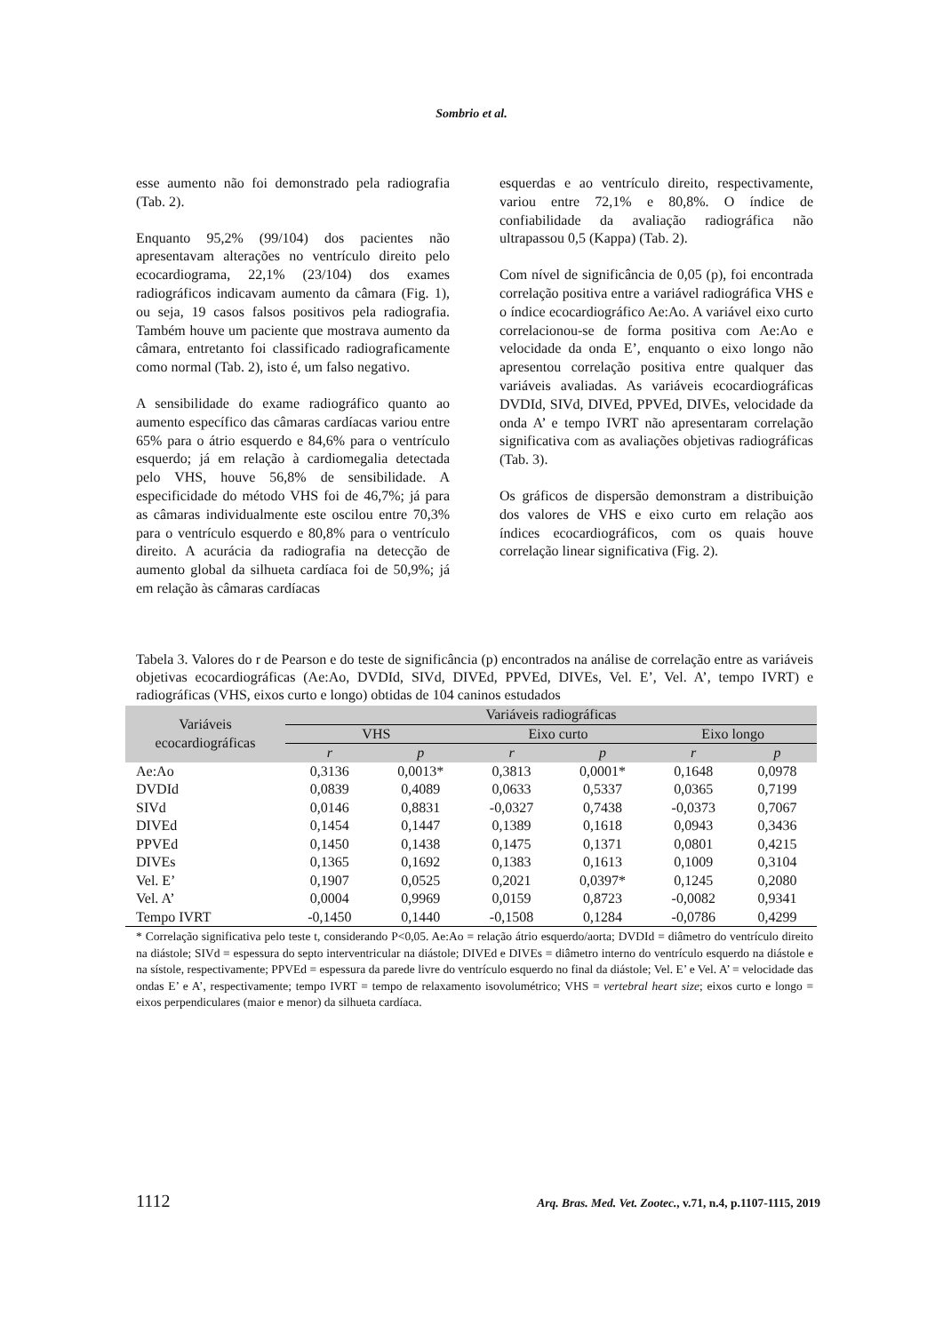Sombrio et al.
esse aumento não foi demonstrado pela radiografia (Tab. 2).
Enquanto 95,2% (99/104) dos pacientes não apresentavam alterações no ventrículo direito pelo ecocardiograma, 22,1% (23/104) dos exames radiográficos indicavam aumento da câmara (Fig. 1), ou seja, 19 casos falsos positivos pela radiografia. Também houve um paciente que mostrava aumento da câmara, entretanto foi classificado radiograficamente como normal (Tab. 2), isto é, um falso negativo.
A sensibilidade do exame radiográfico quanto ao aumento específico das câmaras cardíacas variou entre 65% para o átrio esquerdo e 84,6% para o ventrículo esquerdo; já em relação à cardiomegalia detectada pelo VHS, houve 56,8% de sensibilidade. A especificidade do método VHS foi de 46,7%; já para as câmaras individualmente este oscilou entre 70,3% para o ventrículo esquerdo e 80,8% para o ventrículo direito. A acurácia da radiografia na detecção de aumento global da silhueta cardíaca foi de 50,9%; já em relação às câmaras cardíacas
esquerdas e ao ventrículo direito, respectivamente, variou entre 72,1% e 80,8%. O índice de confiabilidade da avaliação radiográfica não ultrapassou 0,5 (Kappa) (Tab. 2).
Com nível de significância de 0,05 (p), foi encontrada correlação positiva entre a variável radiográfica VHS e o índice ecocardiográfico Ae:Ao. A variável eixo curto correlacionou-se de forma positiva com Ae:Ao e velocidade da onda E’, enquanto o eixo longo não apresentou correlação positiva entre qualquer das variáveis avaliadas. As variáveis ecocardiográficas DVDId, SIVd, DIVEd, PPVEd, DIVEs, velocidade da onda A’ e tempo IVRT não apresentaram correlação significativa com as avaliações objetivas radiográficas (Tab. 3).
Os gráficos de dispersão demonstram a distribuição dos valores de VHS e eixo curto em relação aos índices ecocardiográficos, com os quais houve correlação linear significativa (Fig. 2).
Tabela 3. Valores do r de Pearson e do teste de significância (p) encontrados na análise de correlação entre as variáveis objetivas ecocardiográficas (Ae:Ao, DVDId, SIVd, DIVEd, PPVEd, DIVEs, Vel. E’, Vel. A’, tempo IVRT) e radiográficas (VHS, eixos curto e longo) obtidas de 104 caninos estudados
| Variáveis ecocardiográficas | Variáveis radiográficas | | | | | |
| --- | --- | --- | --- | --- | --- | --- |
| | VHS | | Eixo curto | | Eixo longo | |
| | r | p | r | p | r | p |
| Ae:Ao | 0,3136 | 0,0013* | 0,3813 | 0,0001* | 0,1648 | 0,0978 |
| DVDId | 0,0839 | 0,4089 | 0,0633 | 0,5337 | 0,0365 | 0,7199 |
| SIVd | 0,0146 | 0,8831 | -0,0327 | 0,7438 | -0,0373 | 0,7067 |
| DIVEd | 0,1454 | 0,1447 | 0,1389 | 0,1618 | 0,0943 | 0,3436 |
| PPVEd | 0,1450 | 0,1438 | 0,1475 | 0,1371 | 0,0801 | 0,4215 |
| DIVEs | 0,1365 | 0,1692 | 0,1383 | 0,1613 | 0,1009 | 0,3104 |
| Vel. E’ | 0,1907 | 0,0525 | 0,2021 | 0,0397* | 0,1245 | 0,2080 |
| Vel. A’ | 0,0004 | 0,9969 | 0,0159 | 0,8723 | -0,0082 | 0,9341 |
| Tempo IVRT | -0,1450 | 0,1440 | -0,1508 | 0,1284 | -0,0786 | 0,4299 |
* Correlação significativa pelo teste t, considerando P<0,05. Ae:Ao = relação átrio esquerdo/aorta; DVDId = diâmetro do ventrículo direito na diástole; SIVd = espessura do septo interventricular na diástole; DIVEd e DIVEs = diâmetro interno do ventrículo esquerdo na diástole e na sístole, respectivamente; PPVEd = espessura da parede livre do ventrículo esquerdo no final da diástole; Vel. E’ e Vel. A’ = velocidade das ondas E’ e A’, respectivamente; tempo IVRT = tempo de relaxamento isovolumétrico; VHS = vertebral heart size; eixos curto e longo = eixos perpendiculares (maior e menor) da silhueta cardíaca.
1112 Arq. Bras. Med. Vet. Zootec., v.71, n.4, p.1107-1115, 2019